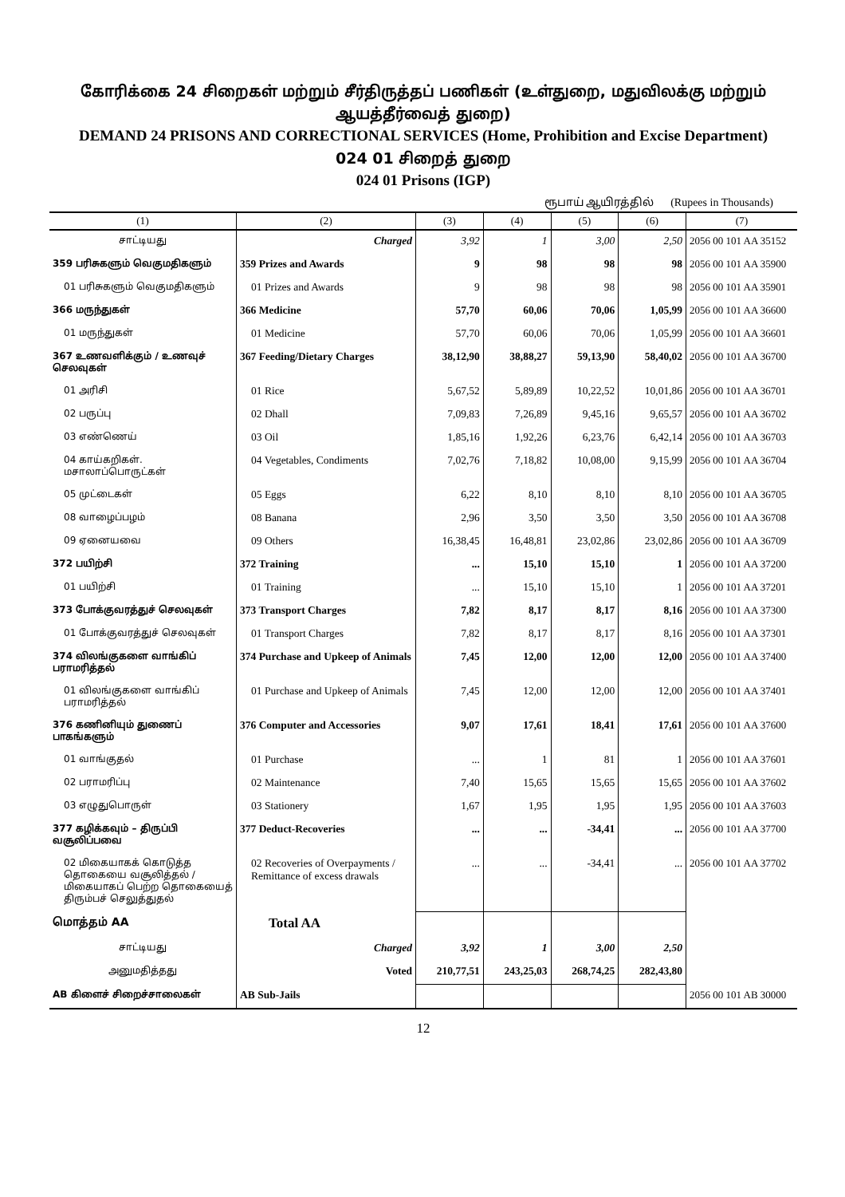கோரிக்கை 24 சிறைகள் மற்றும் சீர்திருத்தப் பணிகள் (உள்துறை, மதுவிலக்கு மற்றும் ஆயத்தீர்வைத் துறை)
DEMAND 24 PRISONS AND CORRECTIONAL SERVICES (Home, Prohibition and Excise Department)
024 01 சிறைத் துறை
024 01 Prisons (IGP)
ரூபாய் ஆயிரத்தில் (Rupees in Thousands)
| (1) | (2) | (3) | (4) | (5) | (6) | (7) |
| --- | --- | --- | --- | --- | --- | --- |
| சாட்டியது | Charged | 3,92 | 1 | 3,00 | 2,50 | 2056 00 101 AA 35152 |
| 359 பரிசுகளும் வெகுமதிகளும் | 359 Prizes and Awards | 9 | 98 | 98 | 98 | 2056 00 101 AA 35900 |
| 01 பரிசுகளும் வெகுமதிகளும் | 01 Prizes and Awards | 9 | 98 | 98 | 98 | 2056 00 101 AA 35901 |
| 366 மருந்துகள் | 366 Medicine | 57,70 | 60,06 | 70,06 | 1,05,99 | 2056 00 101 AA 36600 |
| 01 மருந்துகள் | 01 Medicine | 57,70 | 60,06 | 70,06 | 1,05,99 | 2056 00 101 AA 36601 |
| 367 உணவளிக்கும் / உணவுச் செலவுகள் | 367 Feeding/Dietary Charges | 38,12,90 | 38,88,27 | 59,13,90 | 58,40,02 | 2056 00 101 AA 36700 |
| 01 அரிசி | 01 Rice | 5,67,52 | 5,89,89 | 10,22,52 | 10,01,86 | 2056 00 101 AA 36701 |
| 02 பருப்பு | 02 Dhall | 7,09,83 | 7,26,89 | 9,45,16 | 9,65,57 | 2056 00 101 AA 36702 |
| 03 எண்ணெய் | 03 Oil | 1,85,16 | 1,92,26 | 6,23,76 | 6,42,14 | 2056 00 101 AA 36703 |
| 04 காய்கறிகள். மசாலாப்பொருட்கள் | 04 Vegetables, Condiments | 7,02,76 | 7,18,82 | 10,08,00 | 9,15,99 | 2056 00 101 AA 36704 |
| 05 முட்டைகள் | 05 Eggs | 6,22 | 8,10 | 8,10 | 8,10 | 2056 00 101 AA 36705 |
| 08 வாழைப்பழம் | 08 Banana | 2,96 | 3,50 | 3,50 | 3,50 | 2056 00 101 AA 36708 |
| 09 ஏனையவை | 09 Others | 16,38,45 | 16,48,81 | 23,02,86 | 23,02,86 | 2056 00 101 AA 36709 |
| 372 பயிற்சி | 372 Training | ... | 15,10 | 15,10 | 1 | 2056 00 101 AA 37200 |
| 01 பயிற்சி | 01 Training | ... | 15,10 | 15,10 | 1 | 2056 00 101 AA 37201 |
| 373 போக்குவரத்துச் செலவுகள் | 373 Transport Charges | 7,82 | 8,17 | 8,17 | 8,16 | 2056 00 101 AA 37300 |
| 01 போக்குவரத்துச் செலவுகள் | 01 Transport Charges | 7,82 | 8,17 | 8,17 | 8,16 | 2056 00 101 AA 37301 |
| 374 விலங்குகளை வாங்கிப் பராமரித்தல் | 374 Purchase and Upkeep of Animals | 7,45 | 12,00 | 12,00 | 12,00 | 2056 00 101 AA 37400 |
| 01 விலங்குகளை வாங்கிப் பராமரித்தல் | 01 Purchase and Upkeep of Animals | 7,45 | 12,00 | 12,00 | 12,00 | 2056 00 101 AA 37401 |
| 376 கணினியும் துணைப் பாகங்களும் | 376 Computer and Accessories | 9,07 | 17,61 | 18,41 | 17,61 | 2056 00 101 AA 37600 |
| 01 வாங்குதல் | 01 Purchase | ... | 1 | 81 | 1 | 2056 00 101 AA 37601 |
| 02 பராமரிப்பு | 02 Maintenance | 7,40 | 15,65 | 15,65 | 15,65 | 2056 00 101 AA 37602 |
| 03 எழுதுபொருள் | 03 Stationery | 1,67 | 1,95 | 1,95 | 1,95 | 2056 00 101 AA 37603 |
| 377 கழிக்கவும் – திருப்பி வசூலிப்பவை | 377 Deduct-Recoveries | ... | ... | -34,41 | ... | 2056 00 101 AA 37700 |
| 02 மிகையாகக் கொடுத்த தொகையை வசூலித்தல் / மிகையாகப் பெற்ற தொகையைத் திரும்பச் செலுத்துதல் | 02 Recoveries of Overpayments / Remittance of excess drawals | ... | ... | -34,41 | ... | 2056 00 101 AA 37702 |
| மொத்தம் AA | Total AA | | | | | |
| சாட்டியது | Charged | 3,92 | 1 | 3,00 | 2,50 | |
| அனுமதித்தது | Voted | 210,77,51 | 243,25,03 | 268,74,25 | 282,43,80 | |
| AB கிளைச் சிறைச்சாலைகள் | AB Sub-Jails | | | | | 2056 00 101 AB 30000 |
12